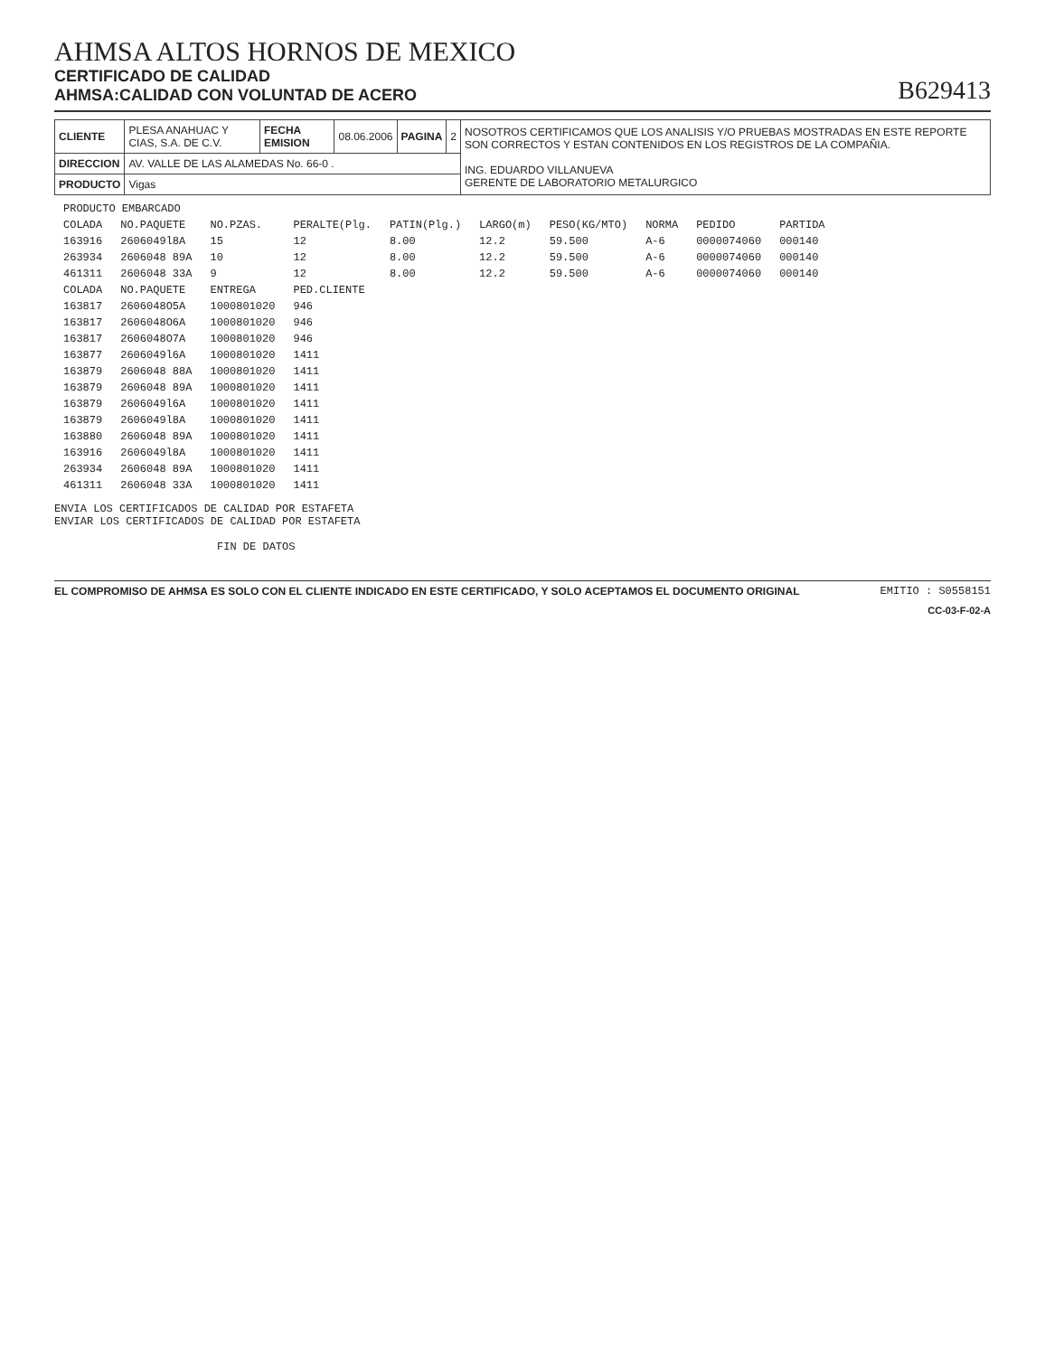AHMSA ALTOS HORNOS DE MEXICO
CERTIFICADO DE CALIDAD
AHMSA:CALIDAD CON VOLUNTAD DE ACERO
B629413
| CLIENTE | PLESA ANAHUAC Y CIAS, S.A. DE C.V. | FECHA EMISION | 08.06.2006 | PAGINA | 2 | NOSOTROS CERTIFICAMOS QUE LOS ANALISIS Y/O PRUEBAS MOSTRADAS EN ESTE REPORTE SON CORRECTOS Y ESTAN CONTENIDOS EN LOS REGISTROS DE LA COMPAÑIA. ING. EDUARDO VILLANUEVA GERENTE DE LABORATORIO METALURGICO |
| DIRECCION | AV. VALLE DE LAS ALAMEDAS No. 66-0 . | | | | | |
| PRODUCTO | Vigas | | | | | |
| PRODUCTO EMBARCADO | | | | | | | | | |
| --- | --- | --- | --- | --- | --- | --- | --- | --- | --- |
| COLADA | NO.PAQUETE | NO.PZAS. | PERALTE(Plg. | PATIN(Plg.) | LARGO(m) | PESO(KG/MTO) | NORMA | PEDIDO | PARTIDA |
| 163916 | 2606049l8A | 15 | 12 | 8.00 | 12.2 | 59.500 | A-6 | 0000074060 | 000140 |
| 263934 | 2606048 89A | 10 | 12 | 8.00 | 12.2 | 59.500 | A-6 | 0000074060 | 000140 |
| 461311 | 2606048 33A | 9 | 12 | 8.00 | 12.2 | 59.500 | A-6 | 0000074060 | 000140 |
| COLADA | NO.PAQUETE | ENTREGA | PED.CLIENTE | | | | | | |
| 163817 | 2606048O5A | 1000801020 | 946 | | | | | | |
| 163817 | 2606048O6A | 1000801020 | 946 | | | | | | |
| 163817 | 2606048O7A | 1000801020 | 946 | | | | | | |
| 163877 | 2606049l6A | 1000801020 | 1411 | | | | | | |
| 163879 | 2606048 88A | 1000801020 | 1411 | | | | | | |
| 163879 | 2606048 89A | 1000801020 | 1411 | | | | | | |
| 163879 | 2606049l6A | 1000801020 | 1411 | | | | | | |
| 163879 | 2606049l8A | 1000801020 | 1411 | | | | | | |
| 163880 | 2606048 89A | 1000801020 | 1411 | | | | | | |
| 163916 | 2606049l8A | 1000801020 | 1411 | | | | | | |
| 263934 | 2606048 89A | 1000801020 | 1411 | | | | | | |
| 461311 | 2606048 33A | 1000801020 | 1411 | | | | | | |
ENVIA LOS CERTIFICADOS DE CALIDAD POR ESTAFETA
ENVIAR LOS CERTIFICADOS DE CALIDAD POR ESTAFETA

                         FIN DE DATOS
EL COMPROMISO DE AHMSA ES SOLO CON EL CLIENTE INDICADO EN ESTE CERTIFICADO, Y SOLO ACEPTAMOS EL DOCUMENTO ORIGINAL EMITIO : S0558151
CC-03-F-02-A